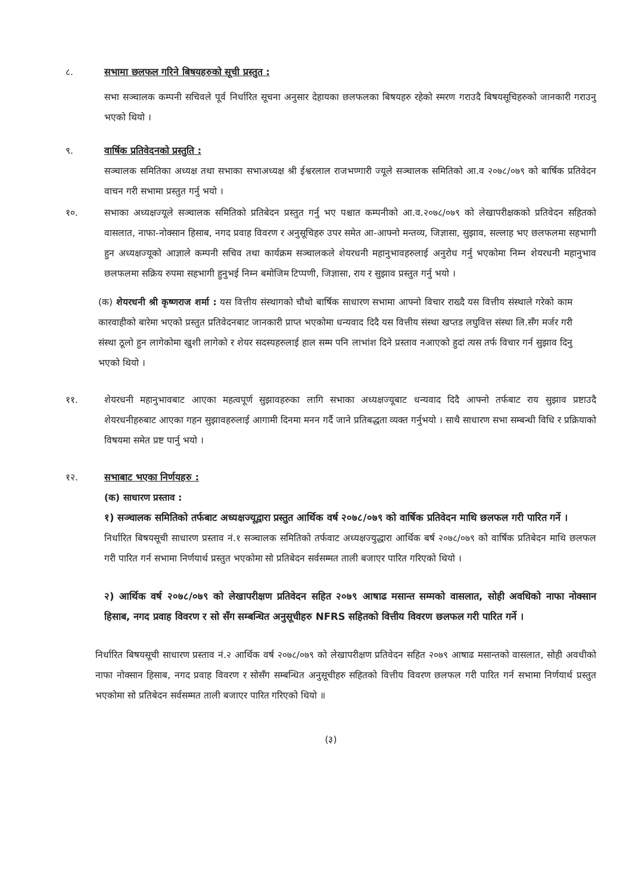८. सभामा छलफल गरिने बिषयहरुको सूची प्रस्तुत :
सभा सञ्चालक कम्पनी सचिवले पूर्व निर्धारित सूचना अनुसार देहायका छलफलका बिषयहरु रहेको स्मरण गराउदै बिषयसूचिहरुको जानकारी गराउनु भएको थियो ।
९. वार्षिक प्रतिवेदनको प्रस्तुति :
सञ्चालक समितिका अध्यक्ष तथा सभाका सभाअध्यक्ष श्री ईश्वरलाल राजभण्गारी ज्यूले सञ्चालक समितिको आ.व २०७८/०७९ को बार्षिक प्रतिवेदन वाचन गरी सभामा प्रस्तुत गर्नु भयो ।
१०. सभाका अध्यक्षज्यूले सञ्चालक समितिको प्रतिबेदन प्रस्तुत गर्नु भए पश्चात कम्पनीको आ.व.२०७८/०७९ को लेखापरीक्षकको प्रतिवेदन सहितको वासलात, नाफा-नोक्सान हिसाब, नगद प्रवाह विवरण र अनुसूचिहरु उपर समेत आ-आफ्नो मन्तव्य, जिज्ञासा, सुझाव, सल्लाह भए छलफलमा सहभागी हुन अध्यक्षज्यूको आज्ञाले कम्पनी सचिव तथा कार्यक्रम सञ्चालकले शेयरधनी महानुभावहरुलाई अनुरोध गर्नु भएकोमा निम्न शेयरधनी महानुभाव छलफलमा सक्रिय रुपमा सहभागी हुनुभई निम्न बमोजिम टिप्पणी, जिज्ञासा, राय र सुझाव प्रस्तुत गर्नु भयो ।
(क) शेयरधनी श्री कृष्णराज शर्मा : यस वित्तीय संस्थागको चौथो बार्षिक साधारण सभामा आफ्नो विचार राख्दै यस वित्तीय संस्थाले गरेको काम कारवाहीको बारेमा भएको प्रस्तुत प्रतिवेदनबाट जानकारी प्राप्त भएकोमा धन्यवाद दिदै यस वित्तीय संस्था खप्तड लघुवित्त संस्था लि.सँग मर्जर गरी संस्था ठूलो हुन लागेकोमा खुशी लागेको र शेयर सदस्यहरुलाई हाल सम्म पनि लाभांश दिने प्रस्ताव नआएको हुदां त्यस तर्फ विचार गर्न सुझाव दिनु भएको थियो ।
११. शेयरधनी महानुभावबाट आएका महत्वपूर्ण सुझावहरुका लागि सभाका अध्यक्षज्यूबाट धन्यवाद दिदै आफ्नो तर्फबाट राय सुझाव प्रष्टाउदै शेयरधनीहरुबाट आएका गहन सुझावहरुलाई आगामी दिनमा मनन गर्दै जाने प्रतिबद्धता व्यक्त गर्नुभयो । साथै साधारण सभा सम्बन्धी विधि र प्रक्रियाको विषयमा समेत प्रष्ट पार्नु भयो ।
१२. सभाबाट भएका निर्णयहरु :
(क) साधारण प्रस्ताव :
१) सञ्चालक समितिको तर्फबाट अध्यक्षज्यूद्वारा प्रस्तुत आर्थिक वर्ष २०७८/०७९ को वार्षिक प्रतिवेदन माथि छलफल गरी पारित गर्ने ।
निर्धारित बिषयसूची साधारण प्रस्ताव नं.१ सञ्चालक समितिको तर्फवाट अध्यक्षज्युद्धारा आर्थिक बर्ष २०७८/०७९ को वार्षिक प्रतिबेदन माथि छलफल गरी पारित गर्न सभामा निर्णयार्थ प्रस्तुत भएकोमा सो प्रतिबेदन सर्वसम्मत ताली बजाएर पारित गरिएको थियो ।
२) आर्थिक वर्ष २०७८/०७९ को लेखापरीक्षण प्रतिवेदन सहित २०७९ आषाढ मसान्त सम्मको वासलात, सोही अवधिको नाफा नोक्सान हिसाब, नगद प्रवाह विवरण र सो सँग सम्बन्धित अनुसूचीहरु NFRS सहितको वित्तीय विवरण छलफल गरी पारित गर्ने ।
निर्धारित बिषयसूची साधारण प्रस्ताव नं.२ आर्थिक वर्ष २०७८/०७९ को लेखापरीक्षण प्रतिवेदन सहित २०७९ आषाढ मसान्तको वासलात, सोही अवधीको नाफा नोक्सान हिसाब, नगद प्रवाह विवरण र सोसँग सम्बन्धित अनुसूचीहरु सहितको वित्तीय विवरण छलफल गरी पारित गर्न सभामा निर्णयार्थ प्रस्तुत भएकोमा सो प्रतिबेदन सर्वसम्मत ताली बजाएर पारित गरिएको थियो ॥
(३)